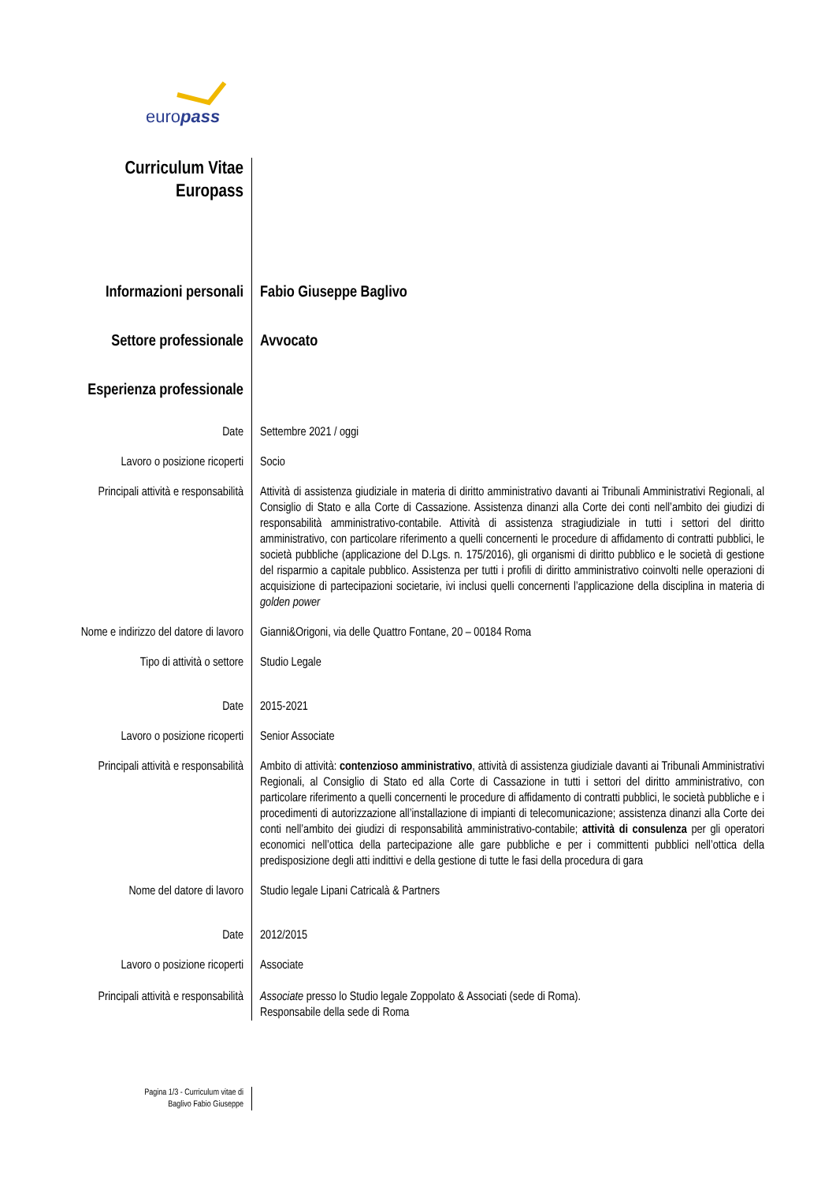europass
Curriculum Vitae
Europass
Informazioni personali Fabio Giuseppe Baglivo
Settore professionale Avvocato
Esperienza professionale
Date Settembre 2021 / oggi
Lavoro o posizione ricoperti Socio
Principali attività e responsabilità
Attività di assistenza giudiziale in materia di diritto amministrativo davanti ai Tribunali Amministrativi Regionali, al Consiglio di Stato e alla Corte di Cassazione. Assistenza dinanzi alla Corte dei conti nell’ambito dei giudizi di responsabilità amministrativo-contabile. Attività di assistenza stragiudiziale in tutti i settori del diritto amministrativo, con particolare riferimento a quelli concernenti le procedure di affidamento di contratti pubblici, le società pubbliche (applicazione del D.Lgs. n. 175/2016), gli organismi di diritto pubblico e le società di gestione del risparmio a capitale pubblico. Assistenza per tutti i profili di diritto amministrativo coinvolti nelle operazioni di acquisizione di partecipazioni societarie, ivi inclusi quelli concernenti l’applicazione della disciplina in materia di golden power
Nome e indirizzo del datore di lavoro
Gianni&Origoni, via delle Quattro Fontane, 20 – 00184 Roma
Tipo di attività o settore Studio Legale
Date 2015-2021
Lavoro o posizione ricoperti Senior Associate
Principali attività e responsabilità
Ambito di attività: contenzioso amministrativo, attività di assistenza giudiziale davanti ai Tribunali Amministrativi Regionali, al Consiglio di Stato ed alla Corte di Cassazione in tutti i settori del diritto amministrativo, con particolare riferimento a quelli concernenti le procedure di affidamento di contratti pubblici, le società pubbliche e i procedimenti di autorizzazione all’installazione di impianti di telecomunicazione; assistenza dinanzi alla Corte dei conti nell’ambito dei giudizi di responsabilità amministrativo-contabile; attività di consulenza per gli operatori economici nell’ottica della partecipazione alle gare pubbliche e per i committenti pubblici nell’ottica della predisposizione degli atti indittivi e della gestione di tutte le fasi della procedura di gara
Nome del datore di lavoro Studio legale Lipani Catricalà & Partners
Date 2012/2015
Lavoro o posizione ricoperti Associate
Principali attività e responsabilità
Associate presso lo Studio legale Zoppolato & Associati (sede di Roma).
Responsabile della sede di Roma
Pagina 1/3 - Curriculum vitae di
Baglivo Fabio Giuseppe